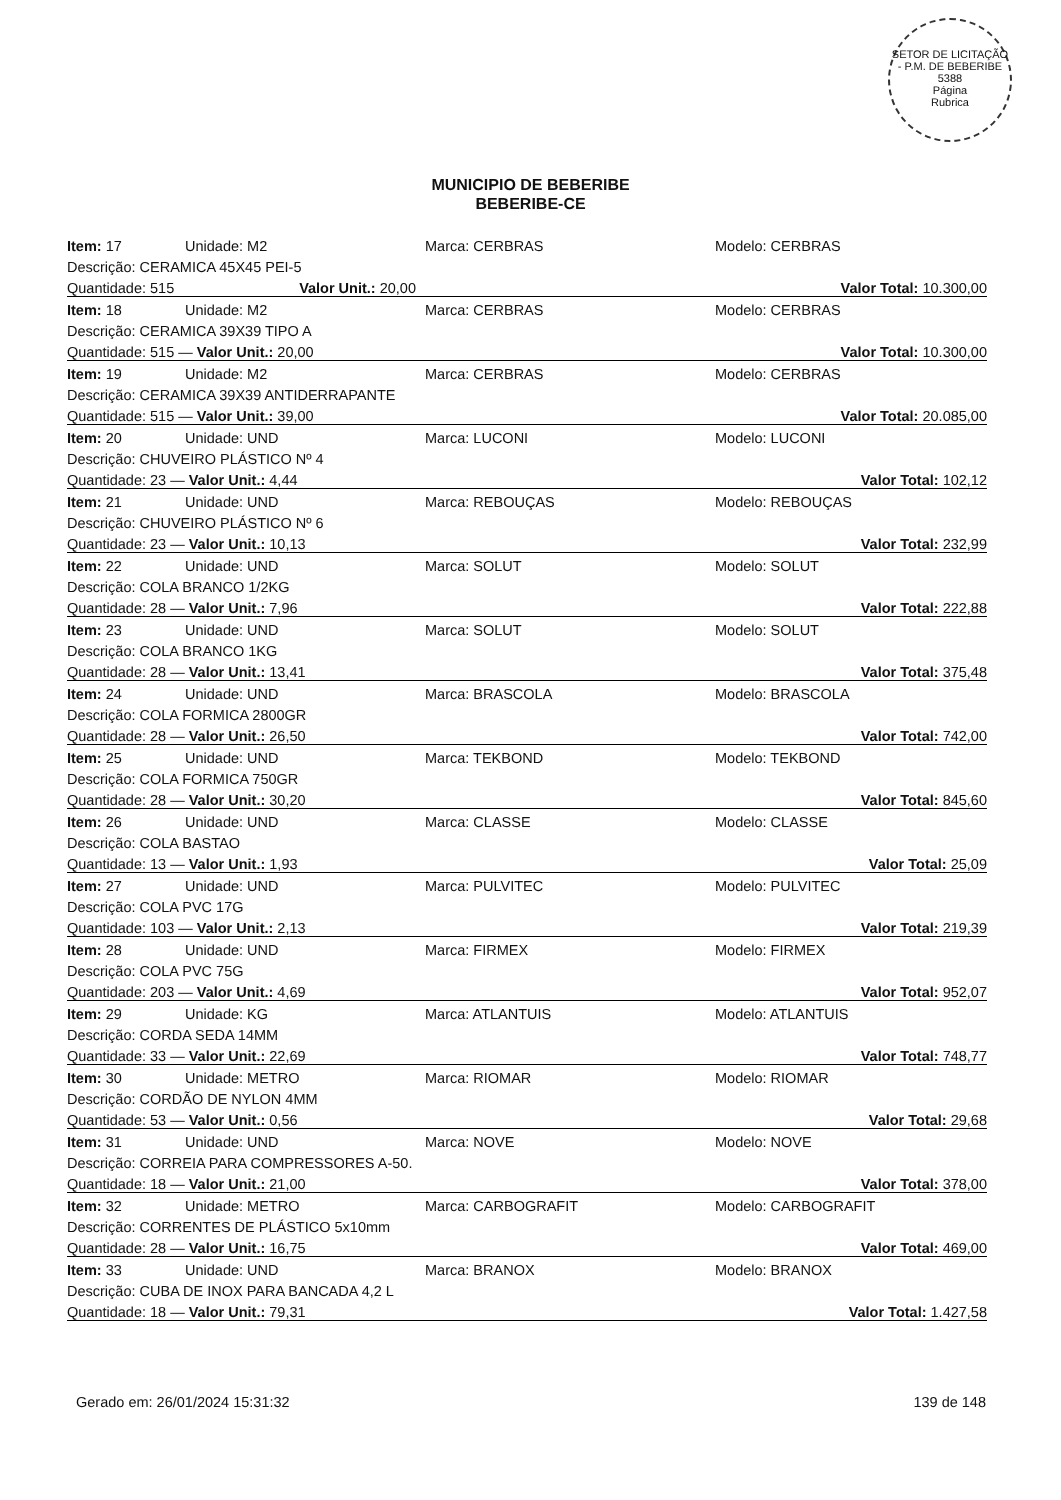SETOR DE LICITAÇÃO - P.M. DE BEBERIBE
5388
Página
Rubrica
MUNICIPIO DE BEBERIBE
BEBERIBE-CE
| Item: 17 | Unidade: M2 | Marca: CERBRAS | Modelo: CERBRAS |
| Descrição: CERAMICA 45X45 PEI-5 | | | |
| Quantidade: 515 Valor Unit.: 20,00 | | Valor Total: 10.300,00 | |
| Item: 18 | Unidade: M2 | Marca: CERBRAS | Modelo: CERBRAS |
| Descrição: CERAMICA 39X39 TIPO A | | | |
| Quantidade: 515 — Valor Unit.: 20,00 | | Valor Total: 10.300,00 | |
| Item: 19 | Unidade: M2 | Marca: CERBRAS | Modelo: CERBRAS |
| Descrição: CERAMICA 39X39 ANTIDERRAPANTE | | | |
| Quantidade: 515 — Valor Unit.: 39,00 | | Valor Total: 20.085,00 | |
| Item: 20 | Unidade: UND | Marca: LUCONI | Modelo: LUCONI |
| Descrição: CHUVEIRO PLÁSTICO Nº 4 | | | |
| Quantidade: 23 — Valor Unit.: 4,44 | | Valor Total: 102,12 | |
| Item: 21 | Unidade: UND | Marca: REBOUÇAS | Modelo: REBOUÇAS |
| Descrição: CHUVEIRO PLÁSTICO Nº 6 | | | |
| Quantidade: 23 — Valor Unit.: 10,13 | | Valor Total: 232,99 | |
| Item: 22 | Unidade: UND | Marca: SOLUT | Modelo: SOLUT |
| Descrição: COLA BRANCO 1/2KG | | | |
| Quantidade: 28 — Valor Unit.: 7,96 | | Valor Total: 222,88 | |
| Item: 23 | Unidade: UND | Marca: SOLUT | Modelo: SOLUT |
| Descrição: COLA BRANCO 1KG | | | |
| Quantidade: 28 — Valor Unit.: 13,41 | | Valor Total: 375,48 | |
| Item: 24 | Unidade: UND | Marca: BRASCOLA | Modelo: BRASCOLA |
| Descrição: COLA FORMICA 2800GR | | | |
| Quantidade: 28 — Valor Unit.: 26,50 | | Valor Total: 742,00 | |
| Item: 25 | Unidade: UND | Marca: TEKBOND | Modelo: TEKBOND |
| Descrição: COLA FORMICA 750GR | | | |
| Quantidade: 28 — Valor Unit.: 30,20 | | Valor Total: 845,60 | |
| Item: 26 | Unidade: UND | Marca: CLASSE | Modelo: CLASSE |
| Descrição: COLA BASTAO | | | |
| Quantidade: 13 — Valor Unit.: 1,93 | | Valor Total: 25,09 | |
| Item: 27 | Unidade: UND | Marca: PULVITEC | Modelo: PULVITEC |
| Descrição: COLA PVC 17G | | | |
| Quantidade: 103 — Valor Unit.: 2,13 | | Valor Total: 219,39 | |
| Item: 28 | Unidade: UND | Marca: FIRMEX | Modelo: FIRMEX |
| Descrição: COLA PVC 75G | | | |
| Quantidade: 203 — Valor Unit.: 4,69 | | Valor Total: 952,07 | |
| Item: 29 | Unidade: KG | Marca: ATLANTUIS | Modelo: ATLANTUIS |
| Descrição: CORDA SEDA 14MM | | | |
| Quantidade: 33 — Valor Unit.: 22,69 | | Valor Total: 748,77 | |
| Item: 30 | Unidade: METRO | Marca: RIOMAR | Modelo: RIOMAR |
| Descrição: CORDÃO DE NYLON 4MM | | | |
| Quantidade: 53 — Valor Unit.: 0,56 | | Valor Total: 29,68 | |
| Item: 31 | Unidade: UND | Marca: NOVE | Modelo: NOVE |
| Descrição: CORREIA PARA COMPRESSORES A-50. | | | |
| Quantidade: 18 — Valor Unit.: 21,00 | | Valor Total: 378,00 | |
| Item: 32 | Unidade: METRO | Marca: CARBOGRAFIT | Modelo: CARBOGRAFIT |
| Descrição: CORRENTES DE PLÁSTICO 5x10mm | | | |
| Quantidade: 28 — Valor Unit.: 16,75 | | Valor Total: 469,00 | |
| Item: 33 | Unidade: UND | Marca: BRANOX | Modelo: BRANOX |
| Descrição: CUBA DE INOX PARA BANCADA 4,2 L | | | |
| Quantidade: 18 — Valor Unit.: 79,31 | | Valor Total: 1.427,58 | |
Gerado em: 26/01/2024 15:31:32 139 de 148